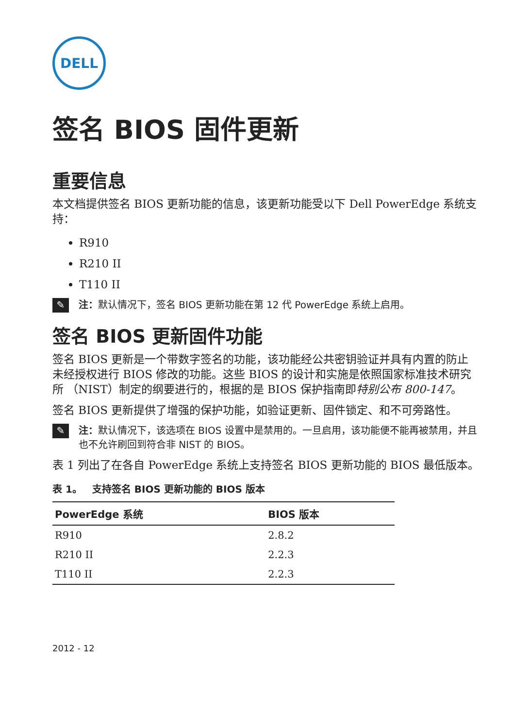DELL
签名 BIOS 固件更新
重要信息
本文档提供签名 BIOS 更新功能的信息，该更新功能受以下 Dell PowerEdge 系统支持：
R910
R210 II
T110 II
✎
注：默认情况下，签名 BIOS 更新功能在第 12 代 PowerEdge 系统上启用。
签名 BIOS 更新固件功能
签名 BIOS 更新是一个带数字签名的功能，该功能经公共密钥验证并具有内置的防止未经授权进行 BIOS 修改的功能。这些 BIOS 的设计和实施是依照国家标准技术研究所 （NIST）制定的纲要进行的，根据的是 BIOS 保护指南即特别公布 800-147。
签名 BIOS 更新提供了增强的保护功能，如验证更新、固件锁定、和不可旁路性。
✎
注：默认情况下，该选项在 BIOS 设置中是禁用的。一旦启用，该功能便不能再被禁用，并且也不允许刷回到符合非 NIST 的 BIOS。
表 1 列出了在各自 PowerEdge 系统上支持签名 BIOS 更新功能的 BIOS 最低版本。
表 1。 支持签名 BIOS 更新功能的 BIOS 版本
| PowerEdge 系统 | BIOS 版本 |
| --- | --- |
| R910 | 2.8.2 |
| R210 II | 2.2.3 |
| T110 II | 2.2.3 |
2012 - 12